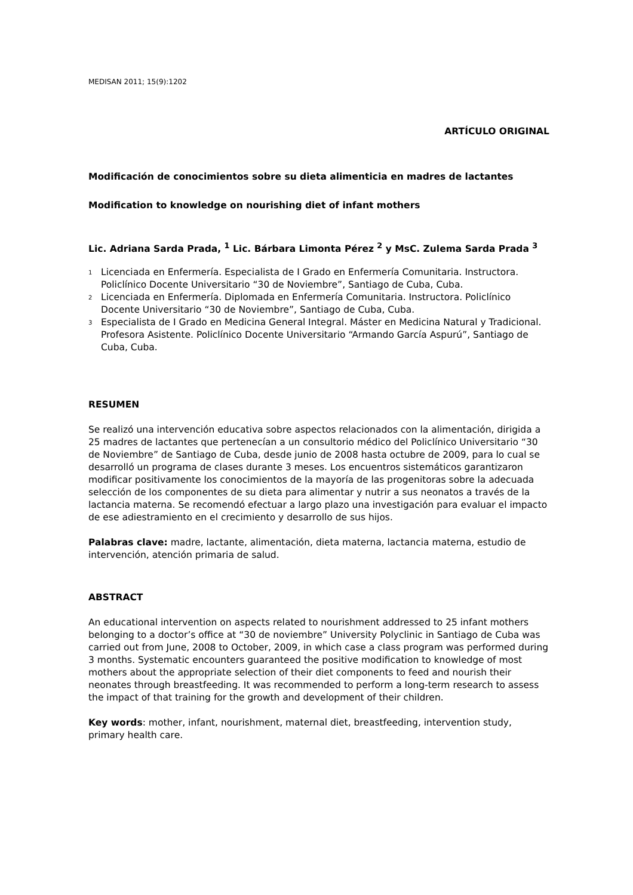MEDISAN 2011; 15(9):1202
ARTÍCULO ORIGINAL
Modificación de conocimientos sobre su dieta alimenticia en madres de lactantes
Modification to knowledge on nourishing diet of infant mothers
Lic. Adriana Sarda Prada, <sup>1</sup> Lic. Bárbara Limonta Pérez <sup>2</sup> y MsC. Zulema Sarda Prada <sup>3</sup>
<sup>1</sup> Licenciada en Enfermería. Especialista de I Grado en Enfermería Comunitaria. Instructora. Policlínico Docente Universitario “30 de Noviembre”, Santiago de Cuba, Cuba.
<sup>2</sup> Licenciada en Enfermería. Diplomada en Enfermería Comunitaria. Instructora. Policlínico Docente Universitario “30 de Noviembre”, Santiago de Cuba, Cuba.
<sup>3</sup> Especialista de I Grado en Medicina General Integral. Máster en Medicina Natural y Tradicional. Profesora Asistente. Policlínico Docente Universitario “Armando García Aspurú”, Santiago de Cuba, Cuba.
RESUMEN
Se realizó una intervención educativa sobre aspectos relacionados con la alimentación, dirigida a 25 madres de lactantes que pertenecían a un consultorio médico del Policlínico Universitario “30 de Noviembre” de Santiago de Cuba, desde junio de 2008 hasta octubre de 2009, para lo cual se desarrolló un programa de clases durante 3 meses. Los encuentros sistemáticos garantizaron modificar positivamente los conocimientos de la mayoría de las progenitoras sobre la adecuada selección de los componentes de su dieta para alimentar y nutrir a sus neonatos a través de la lactancia materna. Se recomendó efectuar a largo plazo una investigación para evaluar el impacto de ese adiestramiento en el crecimiento y desarrollo de sus hijos.
Palabras clave: madre, lactante, alimentación, dieta materna, lactancia materna, estudio de intervención, atención primaria de salud.
ABSTRACT
An educational intervention on aspects related to nourishment addressed to 25 infant mothers belonging to a doctor’s office at “30 de noviembre” University Polyclinic in Santiago de Cuba was carried out from June, 2008 to October, 2009, in which case a class program was performed during 3 months. Systematic encounters guaranteed the positive modification to knowledge of most mothers about the appropriate selection of their diet components to feed and nourish their neonates through breastfeeding. It was recommended to perform a long-term research to assess the impact of that training for the growth and development of their children.
Key words: mother, infant, nourishment, maternal diet, breastfeeding, intervention study, primary health care.